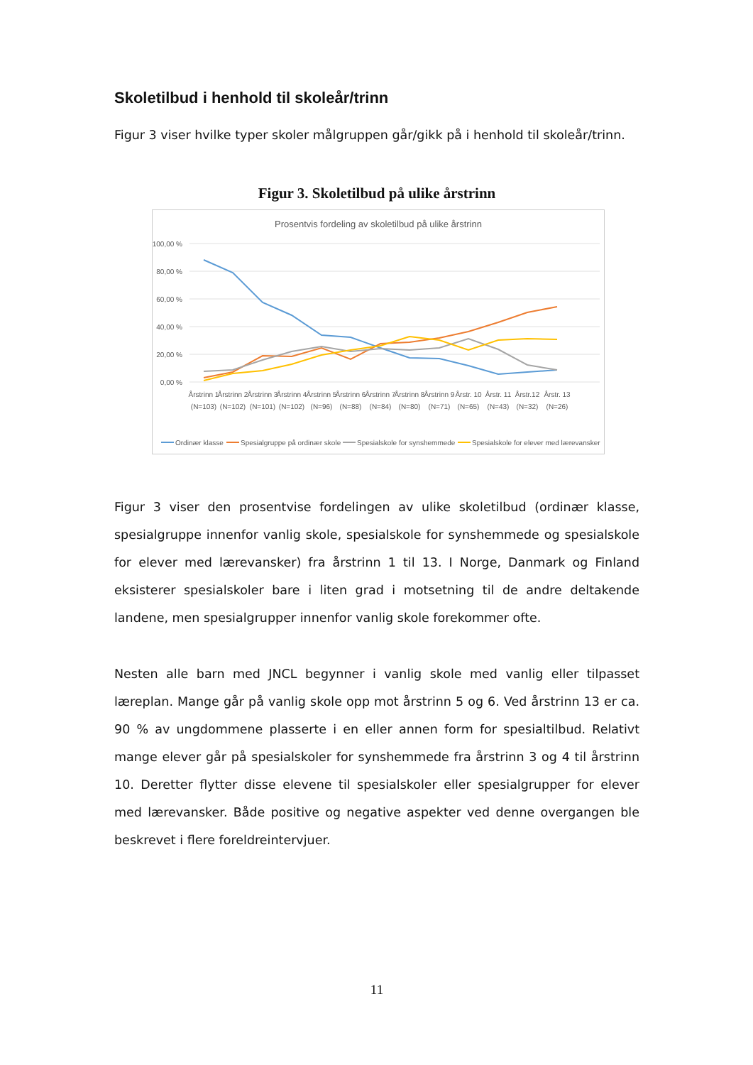Skoletilbud i henhold til skoleår/trinn
Figur 3 viser hvilke typer skoler målgruppen går/gikk på i henhold til skoleår/trinn.
Figur 3. Skoletilbud på ulike årstrinn
Prosentvis fordeling av skoletilbud på ulike årstrinn
100,00 %
80,00 %
60,00 %
40,00 %
20,00 %
0,00 %
Årstrinn 1
(N=103)
Årstrinn 2
(N=102)
Årstrinn 3
(N=101)
Årstrinn 4
(N=102)
Årstrinn 5
(N=96)
Årstrinn 6
(N=88)
Årstrinn 7
(N=84)
Årstrinn 8
(N=80)
Årstrinn 9
(N=71)
Årstr. 10
(N=65)
Årstr. 11
(N=43)
Årstr.12
(N=32)
Årstr. 13
(N=26)
Ordinær klasse
Spesialgruppe på ordinær skole
Spesialskole for synshemmede
Spesialskole for elever med lærevansker
Figur 3 viser den prosentvise fordelingen av ulike skoletilbud (ordinær klasse, spesialgruppe innenfor vanlig skole, spesialskole for synshemmede og spesialskole for elever med lærevansker) fra årstrinn 1 til 13. I Norge, Danmark og Finland eksisterer spesialskoler bare i liten grad i motsetning til de andre deltakende landene, men spesialgrupper innenfor vanlig skole forekommer ofte.
Nesten alle barn med JNCL begynner i vanlig skole med vanlig eller tilpasset læreplan. Mange går på vanlig skole opp mot årstrinn 5 og 6. Ved årstrinn 13 er ca. 90 % av ungdommene plasserte i en eller annen form for spesialtilbud. Relativt mange elever går på spesialskoler for synshemmede fra årstrinn 3 og 4 til årstrinn 10. Deretter flytter disse elevene til spesialskoler eller spesialgrupper for elever med lærevansker. Både positive og negative aspekter ved denne overgangen ble beskrevet i flere foreldreintervjuer.
11